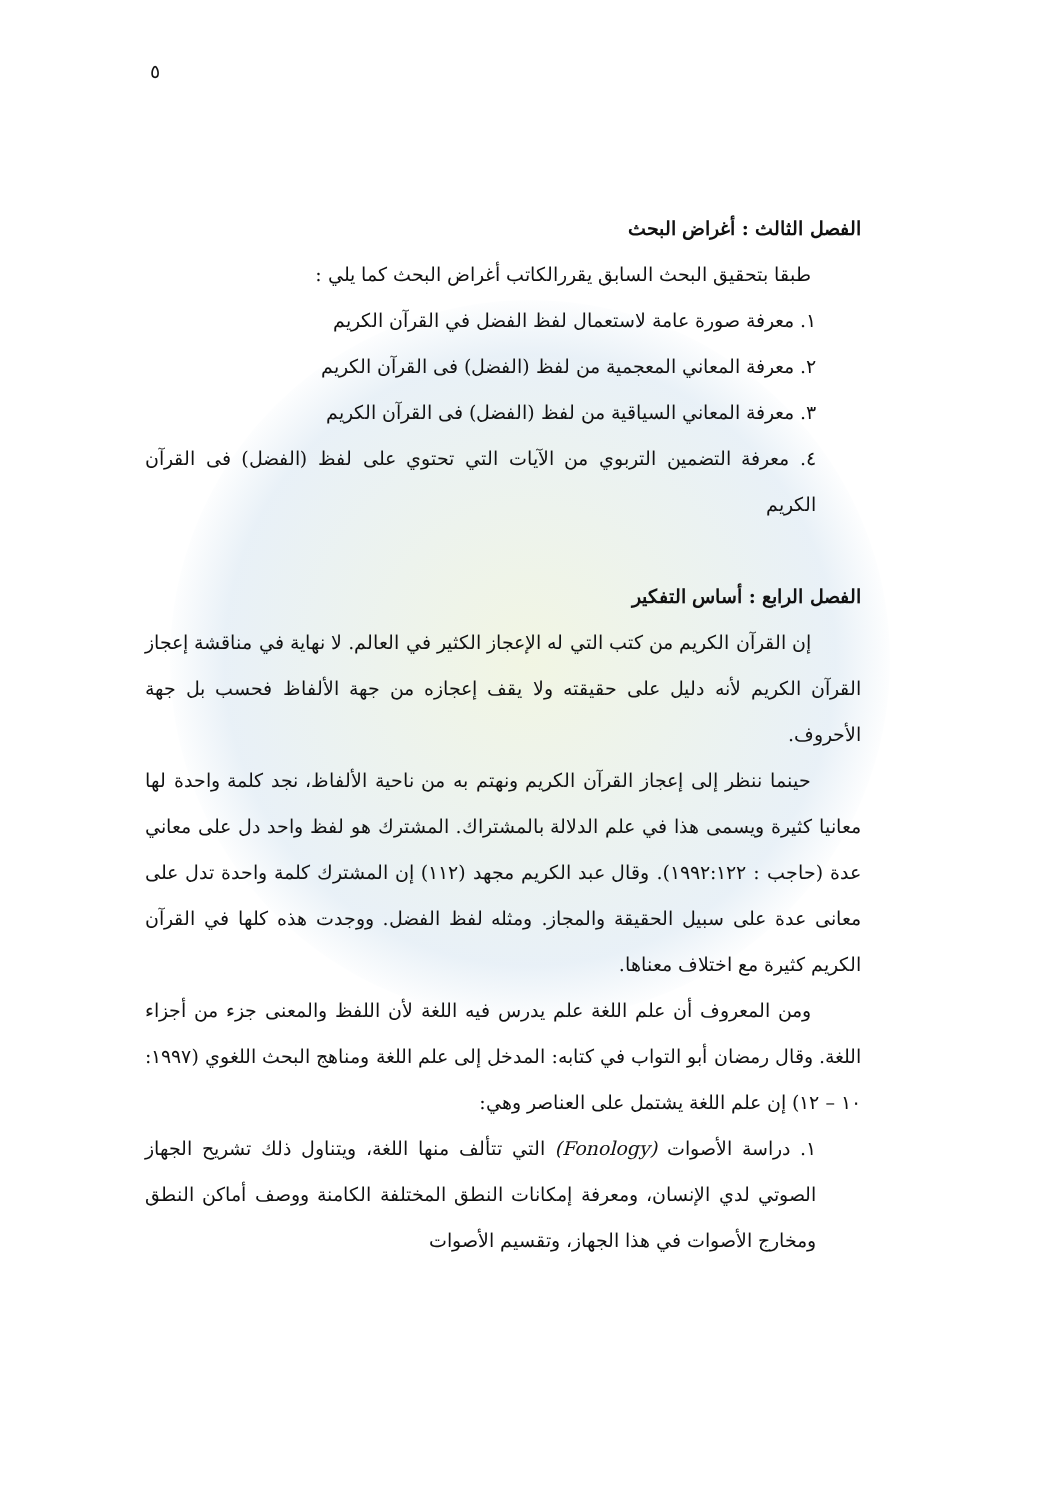٥
الفصل الثالث : أغراض البحث
طبقا بتحقيق البحث السابق يقررالكاتب أغراض البحث كما يلي :
١. معرفة صورة عامة لاستعمال لفظ الفضل في القرآن الكريم
٢. معرفة المعاني المعجمية من لفظ (الفضل) فى القرآن الكريم
٣. معرفة المعاني السياقية من لفظ (الفضل) فى القرآن الكريم
٤. معرفة التضمين التربوي من الآيات التي تحتوي على لفظ (الفضل) فى القرآن الكريم
الفصل الرابع : أساس التفكير
إن القرآن الكريم من كتب التي له الإعجاز الكثير في العالم. لا نهاية في مناقشة إعجاز القرآن الكريم لأنه دليل على حقيقته ولا يقف إعجازه من جهة الألفاظ فحسب بل جهة الأحروف.
حينما ننظر إلى إعجاز القرآن الكريم ونهتم به من ناحية الألفاظ، نجد كلمة واحدة لها معانيا كثيرة ويسمى هذا في علم الدلالة بالمشتراك. المشترك هو لفظ واحد دل على معاني عدة (حاجب : ١٩٩٢:١٢٢). وقال عبد الكريم مجهد (١١٢) إن المشترك كلمة واحدة تدل على معانى عدة على سبيل الحقيقة والمجاز. ومثله لفظ الفضل. ووجدت هذه كلها في القرآن الكريم كثيرة مع اختلاف معناها.
ومن المعروف أن علم اللغة علم يدرس فيه اللغة لأن اللفظ والمعنى جزء من أجزاء اللغة. وقال رمضان أبو التواب في كتابه: المدخل إلى علم اللغة ومناهج البحث اللغوي (١٩٩٧: ١٠ – ١٢) إن علم اللغة يشتمل على العناصر وهي:
١. دراسة الأصوات (Fonology) التي تتألف منها اللغة، ويتناول ذلك تشريح الجهاز الصوتي لدي الإنسان، ومعرفة إمكانات النطق المختلفة الكامنة ووصف أماكن النطق ومخارج الأصوات في هذا الجهاز، وتقسيم الأصوات